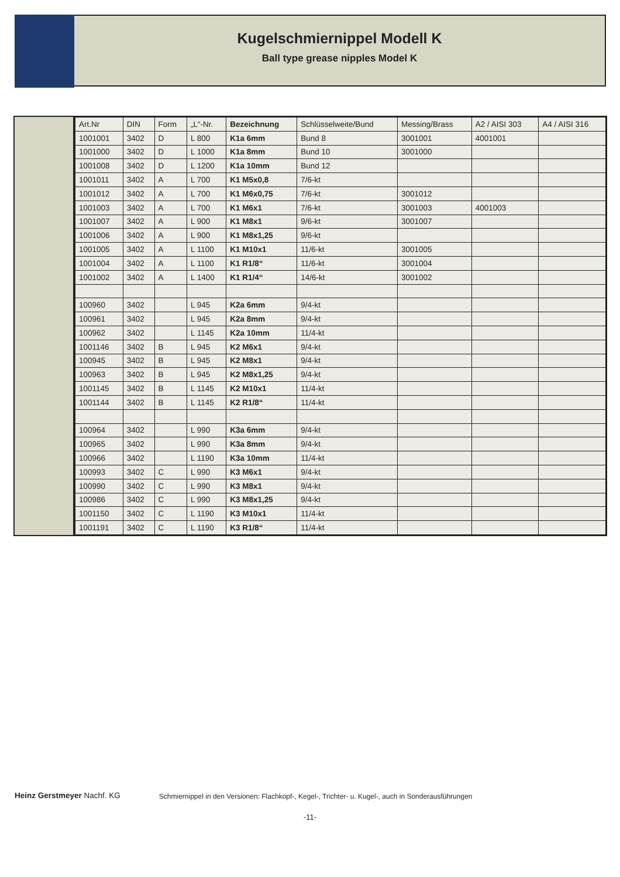Kugelschmiernippel Modell K
Ball type grease nipples Model K
| Art.Nr | DIN | Form | „L“-Nr. | Bezeichnung | Schlüsselweite/Bund | Messing/Brass | A2 / AISI 303 | A4 / AISI 316 |
| --- | --- | --- | --- | --- | --- | --- | --- | --- |
| 1001001 | 3402 | D | L 800 | K1a 6mm | Bund 8 | 3001001 | 4001001 | |
| 1001000 | 3402 | D | L 1000 | K1a 8mm | Bund 10 | 3001000 | | |
| 1001008 | 3402 | D | L 1200 | K1a 10mm | Bund 12 | | | |
| 1001011 | 3402 | A | L 700 | K1 M5x0,8 | 7/6-kt | | | |
| 1001012 | 3402 | A | L 700 | K1 M6x0,75 | 7/6-kt | 3001012 | | |
| 1001003 | 3402 | A | L 700 | K1 M6x1 | 7/6-kt | 3001003 | 4001003 | |
| 1001007 | 3402 | A | L 900 | K1 M8x1 | 9/6-kt | 3001007 | | |
| 1001006 | 3402 | A | L 900 | K1 M8x1,25 | 9/6-kt | | | |
| 1001005 | 3402 | A | L 1100 | K1 M10x1 | 11/6-kt | 3001005 | | |
| 1001004 | 3402 | A | L 1100 | K1 R1/8“ | 11/6-kt | 3001004 | | |
| 1001002 | 3402 | A | L 1400 | K1 R1/4“ | 14/6-kt | 3001002 | | |
| 100960 | 3402 | | L 945 | K2a 6mm | 9/4-kt | | | |
| 100961 | 3402 | | L 945 | K2a 8mm | 9/4-kt | | | |
| 100962 | 3402 | | L 1145 | K2a 10mm | 11/4-kt | | | |
| 1001146 | 3402 | B | L 945 | K2 M6x1 | 9/4-kt | | | |
| 100945 | 3402 | B | L 945 | K2 M8x1 | 9/4-kt | | | |
| 100963 | 3402 | B | L 945 | K2 M8x1,25 | 9/4-kt | | | |
| 1001145 | 3402 | B | L 1145 | K2 M10x1 | 11/4-kt | | | |
| 1001144 | 3402 | B | L 1145 | K2 R1/8“ | 11/4-kt | | | |
| 100964 | 3402 | | L 990 | K3a 6mm | 9/4-kt | | | |
| 100965 | 3402 | | L 990 | K3a 8mm | 9/4-kt | | | |
| 100966 | 3402 | | L 1190 | K3a 10mm | 11/4-kt | | | |
| 100993 | 3402 | C | L 990 | K3 M6x1 | 9/4-kt | | | |
| 100990 | 3402 | C | L 990 | K3 M8x1 | 9/4-kt | | | |
| 100986 | 3402 | C | L 990 | K3 M8x1,25 | 9/4-kt | | | |
| 1001150 | 3402 | C | L 1190 | K3 M10x1 | 11/4-kt | | | |
| 1001191 | 3402 | C | L 1190 | K3 R1/8“ | 11/4-kt | | | |
Heinz Gerstmeyer Nachf. KG Schmiernippel in den Versionen: Flachkopf-, Kegel-, Trichter- u. Kugel-, auch in Sonderausführungen
-11-